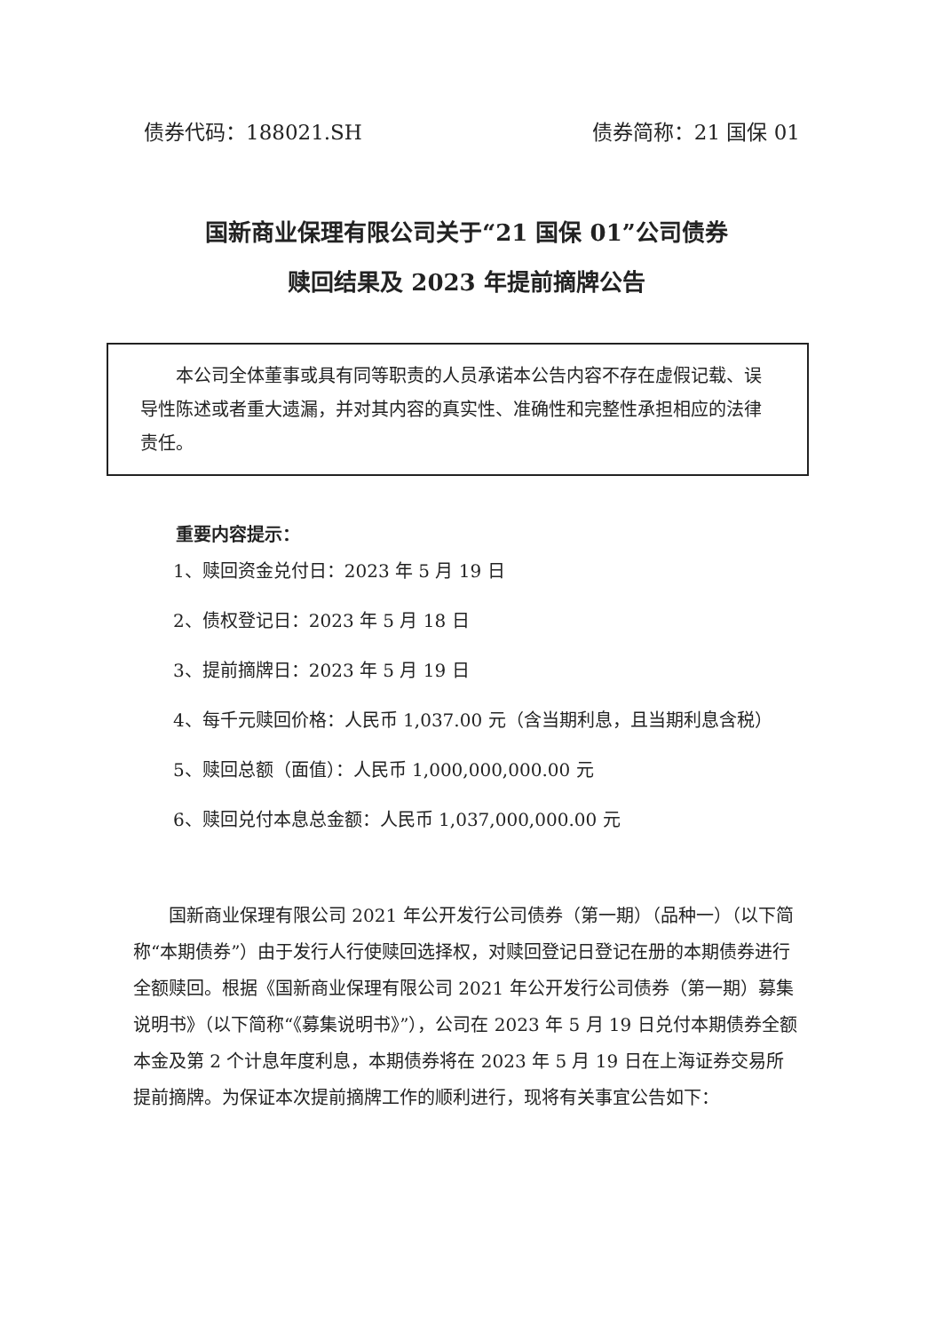债券代码：188021.SH 债券简称：21 国保 01
国新商业保理有限公司关于“21 国保 01”公司债券
赎回结果及 2023 年提前摘牌公告
本公司全体董事或具有同等职责的人员承诺本公告内容不存在虚假记载、误导性陈述或者重大遗漏，并对其内容的真实性、准确性和完整性承担相应的法律责任。
重要内容提示：
1、赎回资金兑付日：2023 年 5 月 19 日
2、债权登记日：2023 年 5 月 18 日
3、提前摘牌日：2023 年 5 月 19 日
4、每千元赎回价格：人民币 1,037.00 元（含当期利息，且当期利息含税）
5、赎回总额（面值）：人民币 1,000,000,000.00 元
6、赎回兑付本息总金额：人民币 1,037,000,000.00 元
国新商业保理有限公司 2021 年公开发行公司债券（第一期）（品种一）（以下简称“本期债券”）由于发行人行使赎回选择权，对赎回登记日登记在册的本期债券进行全额赎回。根据《国新商业保理有限公司 2021 年公开发行公司债券（第一期）募集说明书》（以下简称“《募集说明书》”），公司在 2023 年 5 月 19 日兑付本期债券全额本金及第 2 个计息年度利息，本期债券将在 2023 年 5 月 19 日在上海证券交易所提前摘牌。为保证本次提前摘牌工作的顺利进行，现将有关事宜公告如下：